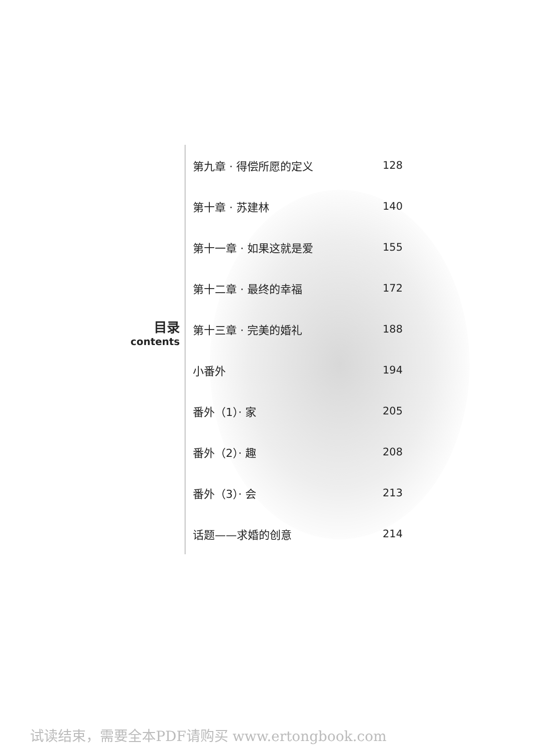目录
contents
第九章 · 得偿所愿的定义 128
第十章 · 苏建林 140
第十一章 · 如果这就是爱 155
第十二章 · 最终的幸福 172
第十三章 · 完美的婚礼 188
小番外 194
番外（1）· 家 205
番外（2）· 趣 208
番外（3）· 会 213
话题——求婚的创意 214
试读结束，需要全本PDF请购买 www.ertongbook.com